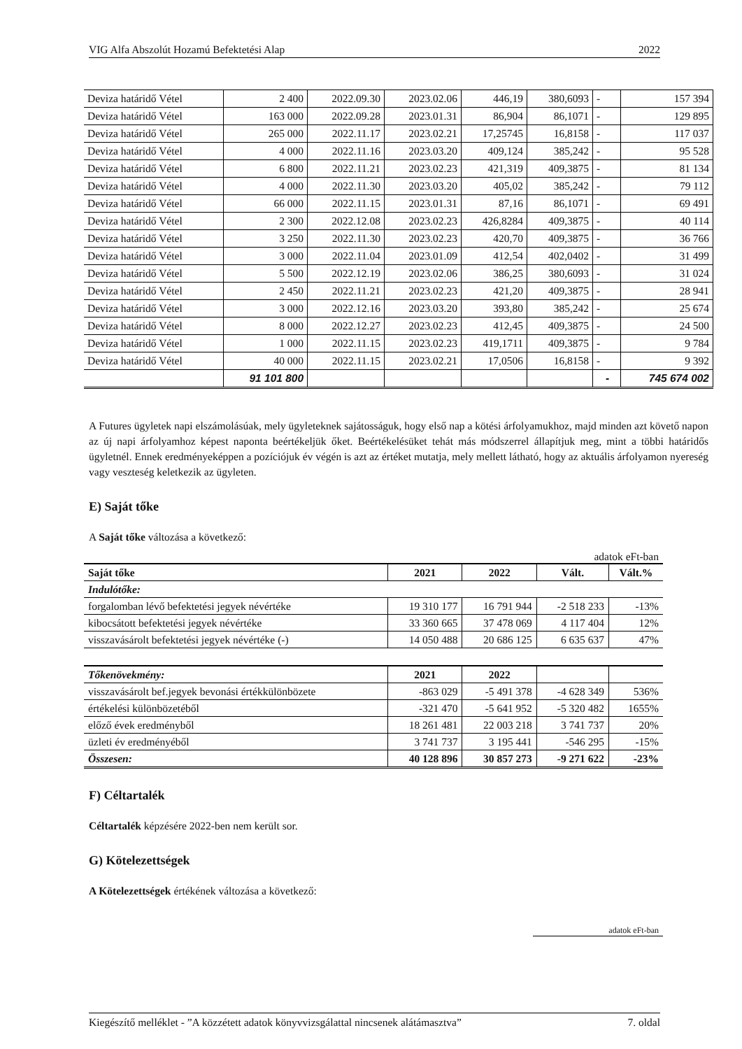VIG Alfa Abszolút Hozamú Befektetési Alap 2022
| Deviza határidő Vétel | 2 400 | 2022.09.30 | 2023.02.06 | 446,19 | 380,6093 | - | 157 394 |
| Deviza határidő Vétel | 163 000 | 2022.09.28 | 2023.01.31 | 86,904 | 86,1071 | - | 129 895 |
| Deviza határidő Vétel | 265 000 | 2022.11.17 | 2023.02.21 | 17,25745 | 16,8158 | - | 117 037 |
| Deviza határidő Vétel | 4 000 | 2022.11.16 | 2023.03.20 | 409,124 | 385,242 | - | 95 528 |
| Deviza határidő Vétel | 6 800 | 2022.11.21 | 2023.02.23 | 421,319 | 409,3875 | - | 81 134 |
| Deviza határidő Vétel | 4 000 | 2022.11.30 | 2023.03.20 | 405,02 | 385,242 | - | 79 112 |
| Deviza határidő Vétel | 66 000 | 2022.11.15 | 2023.01.31 | 87,16 | 86,1071 | - | 69 491 |
| Deviza határidő Vétel | 2 300 | 2022.12.08 | 2023.02.23 | 426,8284 | 409,3875 | - | 40 114 |
| Deviza határidő Vétel | 3 250 | 2022.11.30 | 2023.02.23 | 420,70 | 409,3875 | - | 36 766 |
| Deviza határidő Vétel | 3 000 | 2022.11.04 | 2023.01.09 | 412,54 | 402,0402 | - | 31 499 |
| Deviza határidő Vétel | 5 500 | 2022.12.19 | 2023.02.06 | 386,25 | 380,6093 | - | 31 024 |
| Deviza határidő Vétel | 2 450 | 2022.11.21 | 2023.02.23 | 421,20 | 409,3875 | - | 28 941 |
| Deviza határidő Vétel | 3 000 | 2022.12.16 | 2023.03.20 | 393,80 | 385,242 | - | 25 674 |
| Deviza határidő Vétel | 8 000 | 2022.12.27 | 2023.02.23 | 412,45 | 409,3875 | - | 24 500 |
| Deviza határidő Vétel | 1 000 | 2022.11.15 | 2023.02.23 | 419,1711 | 409,3875 | - | 9 784 |
| Deviza határidő Vétel | 40 000 | 2022.11.15 | 2023.02.21 | 17,0506 | 16,8158 | - | 9 392 |
| | 91 101 800 | | | | | - | 745 674 002 |
A Futures ügyletek napi elszámolásúak, mely ügyleteknek sajátosságuk, hogy első nap a kötési árfolyamukhoz, majd minden azt követő napon az új napi árfolyamhoz képest naponta beértékeljük őket. Beértékelésüket tehát más módszerrel állapítjuk meg, mint a többi határidős ügyletnél. Ennek eredményeképpen a pozíciójuk év végén is azt az értéket mutatja, mely mellett látható, hogy az aktuális árfolyamon nyereség vagy veszteség keletkezik az ügyleten.
E) Saját tőke
A Saját tőke változása a következő:
adatok eFt-ban
| Saját tőke | 2021 | 2022 | Vált. | Vált.% |
| --- | --- | --- | --- | --- |
| Indulótőke: | | | | |
| forgalomban lévő befektetési jegyek névértéke | 19 310 177 | 16 791 944 | -2 518 233 | -13% |
| kibocsátott befektetési jegyek névértéke | 33 360 665 | 37 478 069 | 4 117 404 | 12% |
| visszavásárolt befektetési jegyek névértéke (-) | 14 050 488 | 20 686 125 | 6 635 637 | 47% |
| Tőkenövekmény: | 2021 | 2022 | | |
| visszavásárolt bef.jegyek bevonási értékkülönbözete | -863 029 | -5 491 378 | -4 628 349 | 536% |
| értékelési különbözetéből | -321 470 | -5 641 952 | -5 320 482 | 1655% |
| előző évek eredményből | 18 261 481 | 22 003 218 | 3 741 737 | 20% |
| üzleti év eredményéből | 3 741 737 | 3 195 441 | -546 295 | -15% |
| Összesen: | 40 128 896 | 30 857 273 | -9 271 622 | -23% |
F) Céltartalék
Céltartalék képzésére 2022-ben nem került sor.
G) Kötelezettségek
A Kötelezettségek értékének változása a következő:
adatok eFt-ban
Kiegészítő melléklet - ”A közzétett adatok könyvvizsgálattal nincsenek alátámasztva” 7. oldal